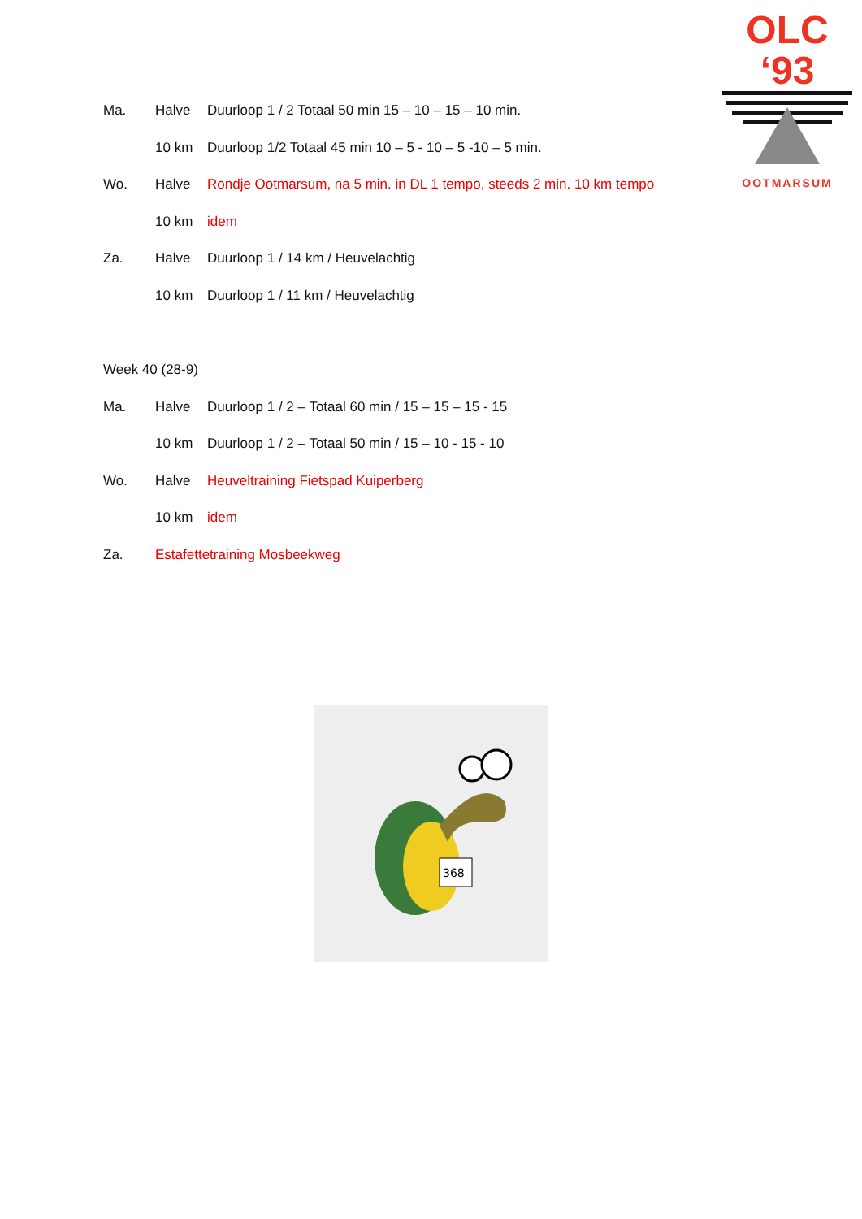OLC ‘93
OOTMARSUM
Ma. Halve Duurloop 1 / 2 Totaal 50 min 15 – 10 – 15 – 10 min.
10 km Duurloop 1/2 Totaal 45 min 10 – 5 - 10 – 5 -10 – 5 min.
Wo. Halve Rondje Ootmarsum, na 5 min. in DL 1 tempo, steeds 2 min. 10 km tempo
10 km idem
Za. Halve Duurloop 1 / 14 km / Heuvelachtig
10 km Duurloop 1 / 11 km / Heuvelachtig
Week 40 (28-9)
Ma. Halve Duurloop 1 / 2 – Totaal 60 min / 15 – 15 – 15 - 15
10 km Duurloop 1 / 2 – Totaal 50 min / 15 – 10 - 15 - 10
Wo. Halve Heuveltraining Fietspad Kuiperberg
10 km idem
Za. Estafettetraining Mosbeekweg
368